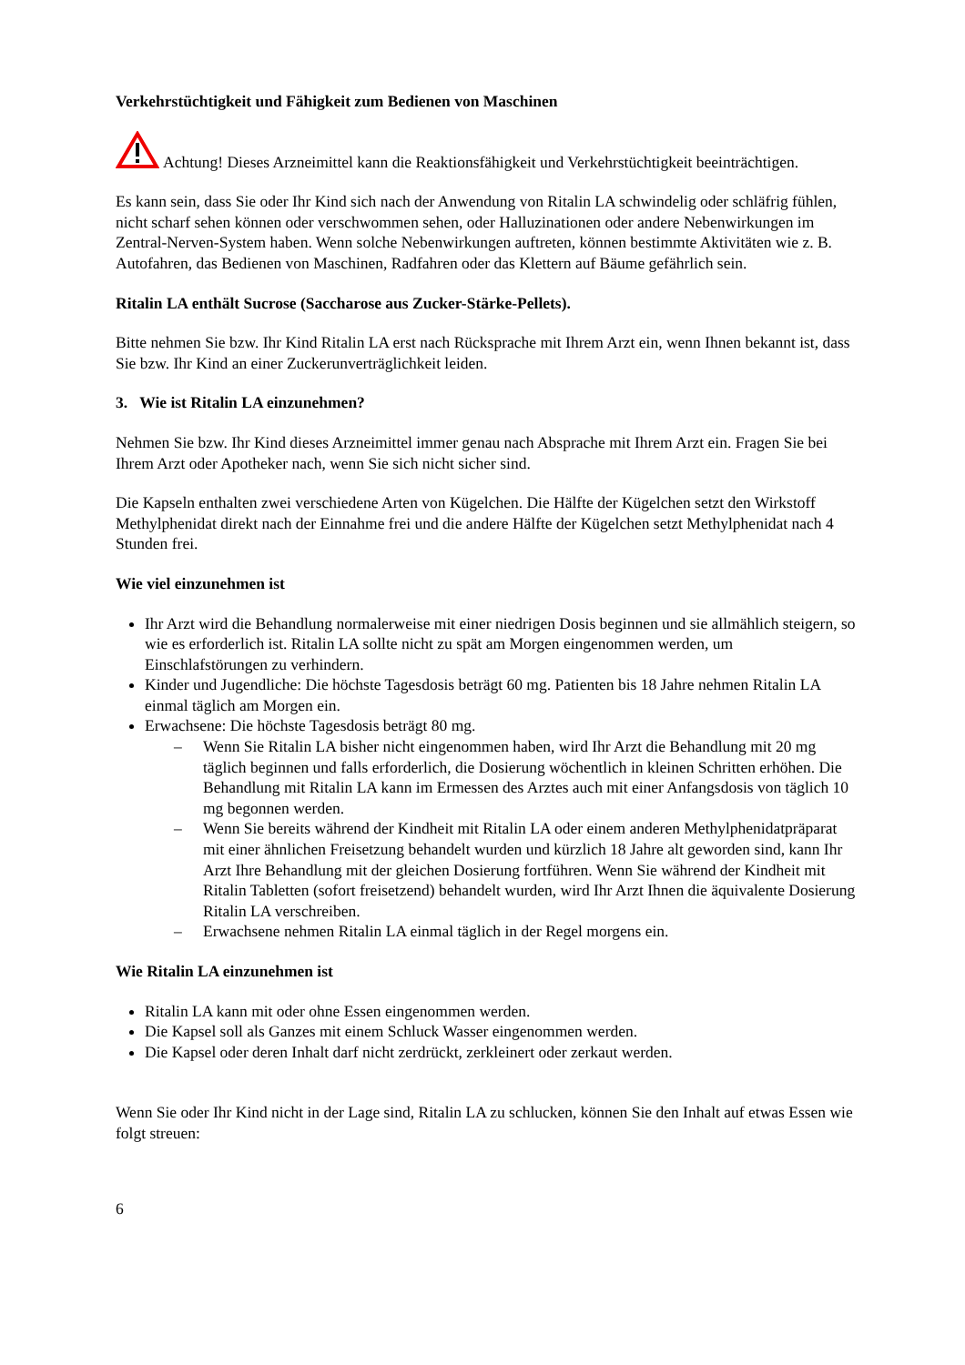Verkehrstüchtigkeit und Fähigkeit zum Bedienen von Maschinen
Achtung! Dieses Arzneimittel kann die Reaktionsfähigkeit und Verkehrstüchtigkeit beeinträchtigen.
Es kann sein, dass Sie oder Ihr Kind sich nach der Anwendung von Ritalin LA schwindelig oder schläfrig fühlen, nicht scharf sehen können oder verschwommen sehen, oder Halluzinationen oder andere Nebenwirkungen im Zentral-Nerven-System haben. Wenn solche Nebenwirkungen auftreten, können bestimmte Aktivitäten wie z. B. Autofahren, das Bedienen von Maschinen, Radfahren oder das Klettern auf Bäume gefährlich sein.
Ritalin LA enthält Sucrose (Saccharose aus Zucker-Stärke-Pellets).
Bitte nehmen Sie bzw. Ihr Kind Ritalin LA erst nach Rücksprache mit Ihrem Arzt ein, wenn Ihnen bekannt ist, dass Sie bzw. Ihr Kind an einer Zuckerunverträglichkeit leiden.
3. Wie ist Ritalin LA einzunehmen?
Nehmen Sie bzw. Ihr Kind dieses Arzneimittel immer genau nach Absprache mit Ihrem Arzt ein. Fragen Sie bei Ihrem Arzt oder Apotheker nach, wenn Sie sich nicht sicher sind.
Die Kapseln enthalten zwei verschiedene Arten von Kügelchen. Die Hälfte der Kügelchen setzt den Wirkstoff Methylphenidat direkt nach der Einnahme frei und die andere Hälfte der Kügelchen setzt Methylphenidat nach 4 Stunden frei.
Wie viel einzunehmen ist
Ihr Arzt wird die Behandlung normalerweise mit einer niedrigen Dosis beginnen und sie allmählich steigern, so wie es erforderlich ist. Ritalin LA sollte nicht zu spät am Morgen eingenommen werden, um Einschlafstörungen zu verhindern.
Kinder und Jugendliche: Die höchste Tagesdosis beträgt 60 mg. Patienten bis 18 Jahre nehmen Ritalin LA einmal täglich am Morgen ein.
Erwachsene: Die höchste Tagesdosis beträgt 80 mg.
– Wenn Sie Ritalin LA bisher nicht eingenommen haben, wird Ihr Arzt die Behandlung mit 20 mg täglich beginnen und falls erforderlich, die Dosierung wöchentlich in kleinen Schritten erhöhen. Die Behandlung mit Ritalin LA kann im Ermessen des Arztes auch mit einer Anfangsdosis von täglich 10 mg begonnen werden.
– Wenn Sie bereits während der Kindheit mit Ritalin LA oder einem anderen Methylphenidatpräparat mit einer ähnlichen Freisetzung behandelt wurden und kürzlich 18 Jahre alt geworden sind, kann Ihr Arzt Ihre Behandlung mit der gleichen Dosierung fortführen. Wenn Sie während der Kindheit mit Ritalin Tabletten (sofort freisetzend) behandelt wurden, wird Ihr Arzt Ihnen die äquivalente Dosierung Ritalin LA verschreiben.
– Erwachsene nehmen Ritalin LA einmal täglich in der Regel morgens ein.
Wie Ritalin LA einzunehmen ist
Ritalin LA kann mit oder ohne Essen eingenommen werden.
Die Kapsel soll als Ganzes mit einem Schluck Wasser eingenommen werden.
Die Kapsel oder deren Inhalt darf nicht zerdrückt, zerkleinert oder zerkaut werden.
Wenn Sie oder Ihr Kind nicht in der Lage sind, Ritalin LA zu schlucken, können Sie den Inhalt auf etwas Essen wie folgt streuen:
6